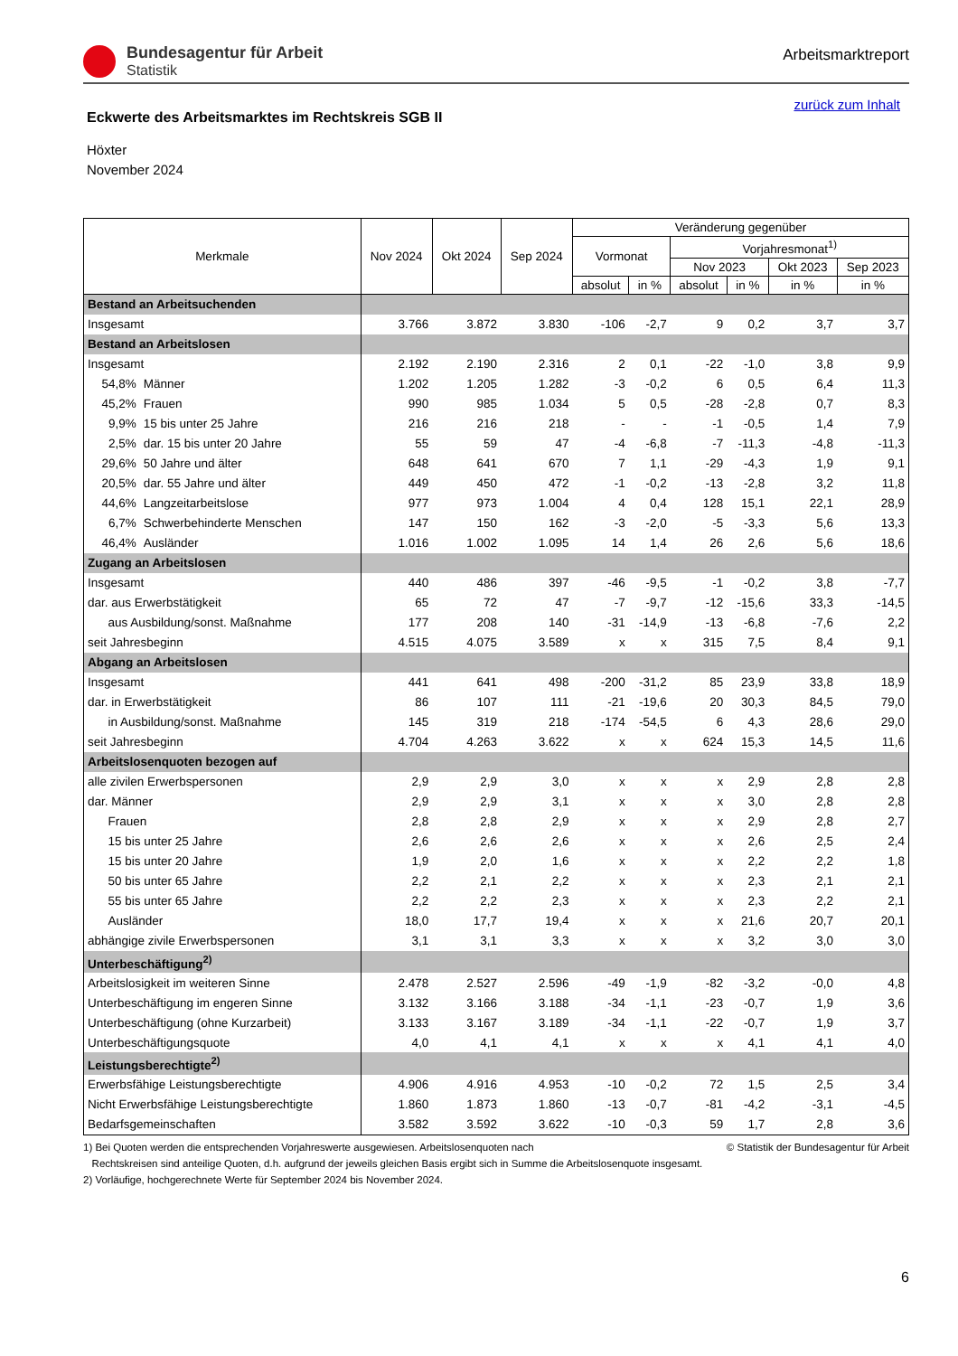Bundesagentur für Arbeit
Statistik
Arbeitsmarktreport
zurück zum Inhalt
Eckwerte des Arbeitsmarktes im Rechtskreis SGB II
Höxter
November 2024
| Merkmale | | Nov 2024 | Okt 2024 | Sep 2024 | Veränderung gegenüber | | | | | |
| --- | --- | --- | --- | --- | --- | --- | --- | --- | --- | --- |
| | | | | | Vormonat | | Vorjahresmonat<sup>1)</sup> | | | |
| | | | | | | | Nov 2023 | | Okt 2023 | Sep 2023 |
| | | | | | absolut | in % | absolut | in % | in % | in % |
| Bestand an Arbeitsuchenden | | | | | | | | | | |
| Insgesamt | | 3.766 | 3.872 | 3.830 | -106 | -2,7 | 9 | 0,2 | 3,7 | 3,7 |
| Bestand an Arbeitslosen | | | | | | | | | | |
| Insgesamt | | 2.192 | 2.190 | 2.316 | 2 | 0,1 | -22 | -1,0 | 3,8 | 9,9 |
| 54,8% | Männer | 1.202 | 1.205 | 1.282 | -3 | -0,2 | 6 | 0,5 | 6,4 | 11,3 |
| 45,2% | Frauen | 990 | 985 | 1.034 | 5 | 0,5 | -28 | -2,8 | 0,7 | 8,3 |
| 9,9% | 15 bis unter 25 Jahre | 216 | 216 | 218 | - | - | -1 | -0,5 | 1,4 | 7,9 |
| 2,5% | dar. 15 bis unter 20 Jahre | 55 | 59 | 47 | -4 | -6,8 | -7 | -11,3 | -4,8 | -11,3 |
| 29,6% | 50 Jahre und älter | 648 | 641 | 670 | 7 | 1,1 | -29 | -4,3 | 1,9 | 9,1 |
| 20,5% | dar. 55 Jahre und älter | 449 | 450 | 472 | -1 | -0,2 | -13 | -2,8 | 3,2 | 11,8 |
| 44,6% | Langzeitarbeitslose | 977 | 973 | 1.004 | 4 | 0,4 | 128 | 15,1 | 22,1 | 28,9 |
| 6,7% | Schwerbehinderte Menschen | 147 | 150 | 162 | -3 | -2,0 | -5 | -3,3 | 5,6 | 13,3 |
| 46,4% | Ausländer | 1.016 | 1.002 | 1.095 | 14 | 1,4 | 26 | 2,6 | 5,6 | 18,6 |
| Zugang an Arbeitslosen | | | | | | | | | | |
| Insgesamt | | 440 | 486 | 397 | -46 | -9,5 | -1 | -0,2 | 3,8 | -7,7 |
| dar. aus Erwerbstätigkeit | | 65 | 72 | 47 | -7 | -9,7 | -12 | -15,6 | 33,3 | -14,5 |
| aus Ausbildung/sonst. Maßnahme | | 177 | 208 | 140 | -31 | -14,9 | -13 | -6,8 | -7,6 | 2,2 |
| seit Jahresbeginn | | 4.515 | 4.075 | 3.589 | x | x | 315 | 7,5 | 8,4 | 9,1 |
| Abgang an Arbeitslosen | | | | | | | | | | |
| Insgesamt | | 441 | 641 | 498 | -200 | -31,2 | 85 | 23,9 | 33,8 | 18,9 |
| dar. in Erwerbstätigkeit | | 86 | 107 | 111 | -21 | -19,6 | 20 | 30,3 | 84,5 | 79,0 |
| in Ausbildung/sonst. Maßnahme | | 145 | 319 | 218 | -174 | -54,5 | 6 | 4,3 | 28,6 | 29,0 |
| seit Jahresbeginn | | 4.704 | 4.263 | 3.622 | x | x | 624 | 15,3 | 14,5 | 11,6 |
| Arbeitslosenquoten bezogen auf | | | | | | | | | | |
| alle zivilen Erwerbspersonen | | 2,9 | 2,9 | 3,0 | x | x | x | 2,9 | 2,8 | 2,8 |
| dar. Männer | | 2,9 | 2,9 | 3,1 | x | x | x | 3,0 | 2,8 | 2,8 |
| Frauen | | 2,8 | 2,8 | 2,9 | x | x | x | 2,9 | 2,8 | 2,7 |
| 15 bis unter 25 Jahre | | 2,6 | 2,6 | 2,6 | x | x | x | 2,6 | 2,5 | 2,4 |
| 15 bis unter 20 Jahre | | 1,9 | 2,0 | 1,6 | x | x | x | 2,2 | 2,2 | 1,8 |
| 50 bis unter 65 Jahre | | 2,2 | 2,1 | 2,2 | x | x | x | 2,3 | 2,1 | 2,1 |
| 55 bis unter 65 Jahre | | 2,2 | 2,2 | 2,3 | x | x | x | 2,3 | 2,2 | 2,1 |
| Ausländer | | 18,0 | 17,7 | 19,4 | x | x | x | 21,6 | 20,7 | 20,1 |
| abhängige zivile Erwerbspersonen | | 3,1 | 3,1 | 3,3 | x | x | x | 3,2 | 3,0 | 3,0 |
| Unterbeschäftigung<sup>2)</sup> | | | | | | | | | | |
| Arbeitslosigkeit im weiteren Sinne | | 2.478 | 2.527 | 2.596 | -49 | -1,9 | -82 | -3,2 | -0,0 | 4,8 |
| Unterbeschäftigung im engeren Sinne | | 3.132 | 3.166 | 3.188 | -34 | -1,1 | -23 | -0,7 | 1,9 | 3,6 |
| Unterbeschäftigung (ohne Kurzarbeit) | | 3.133 | 3.167 | 3.189 | -34 | -1,1 | -22 | -0,7 | 1,9 | 3,7 |
| Unterbeschäftigungsquote | | 4,0 | 4,1 | 4,1 | x | x | x | 4,1 | 4,1 | 4,0 |
| Leistungsberechtigte<sup>2)</sup> | | | | | | | | | | |
| Erwerbsfähige Leistungsberechtigte | | 4.906 | 4.916 | 4.953 | -10 | -0,2 | 72 | 1,5 | 2,5 | 3,4 |
| Nicht Erwerbsfähige Leistungsberechtigte | | 1.860 | 1.873 | 1.860 | -13 | -0,7 | -81 | -4,2 | -3,1 | -4,5 |
| Bedarfsgemeinschaften | | 3.582 | 3.592 | 3.622 | -10 | -0,3 | 59 | 1,7 | 2,8 | 3,6 |
© Statistik der Bundesagentur für Arbeit 1) Bei Quoten werden die entsprechenden Vorjahreswerte ausgewiesen. Arbeitslosenquoten nach
Rechtskreisen sind anteilige Quoten, d.h. aufgrund der jeweils gleichen Basis ergibt sich in Summe die Arbeitslosenquote insgesamt.
2) Vorläufige, hochgerechnete Werte für September 2024 bis November 2024.
6